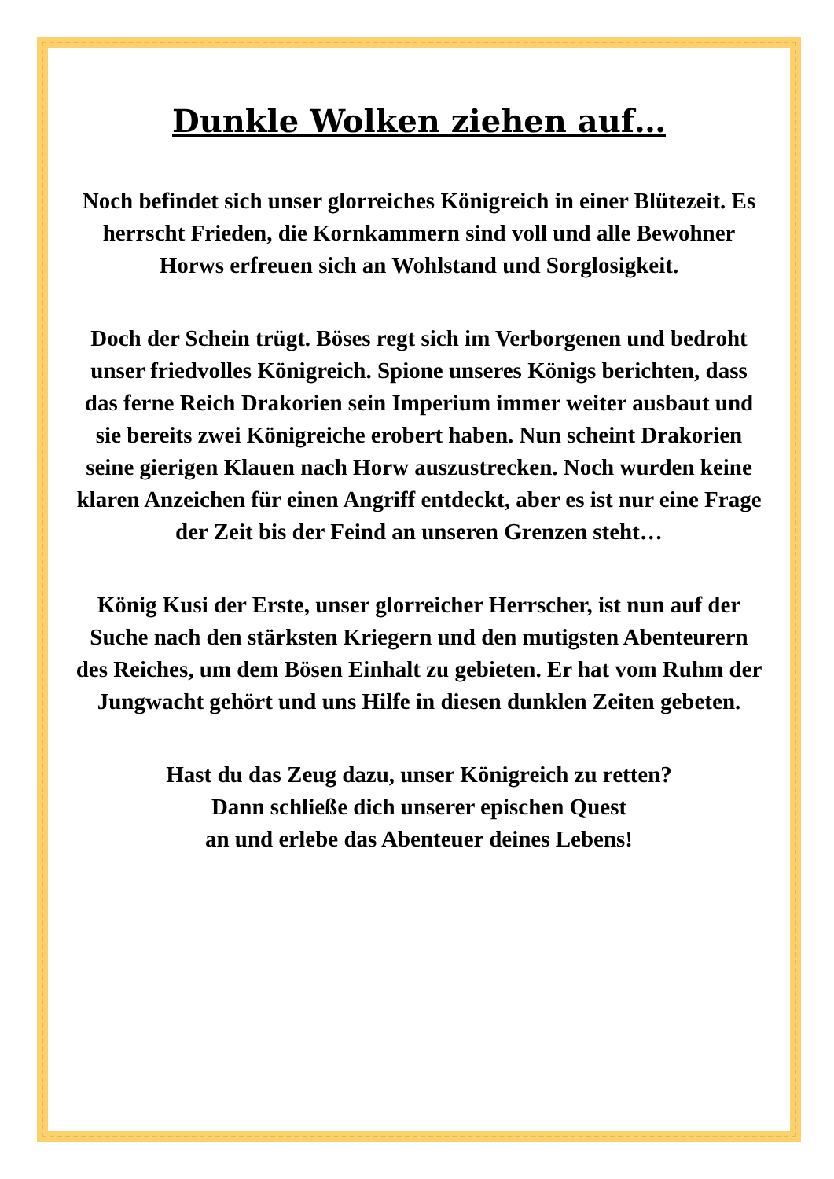Dunkle Wolken ziehen auf…
Noch befindet sich unser glorreiches Königreich in einer Blütezeit. Es herrscht Frieden, die Kornkammern sind voll und alle Bewohner Horws erfreuen sich an Wohlstand und Sorglosigkeit.
Doch der Schein trügt. Böses regt sich im Verborgenen und bedroht unser friedvolles Königreich. Spione unseres Königs berichten, dass das ferne Reich Drakorien sein Imperium immer weiter ausbaut und sie bereits zwei Königreiche erobert haben. Nun scheint Drakorien seine gierigen Klauen nach Horw auszustrecken. Noch wurden keine klaren Anzeichen für einen Angriff entdeckt, aber es ist nur eine Frage der Zeit bis der Feind an unseren Grenzen steht…
König Kusi der Erste, unser glorreicher Herrscher, ist nun auf der Suche nach den stärksten Kriegern und den mutigsten Abenteurern des Reiches, um dem Bösen Einhalt zu gebieten. Er hat vom Ruhm der Jungwacht gehört und uns Hilfe in diesen dunklen Zeiten gebeten.
Hast du das Zeug dazu, unser Königreich zu retten?
Dann schließe dich unserer epischen Quest
an und erlebe das Abenteuer deines Lebens!